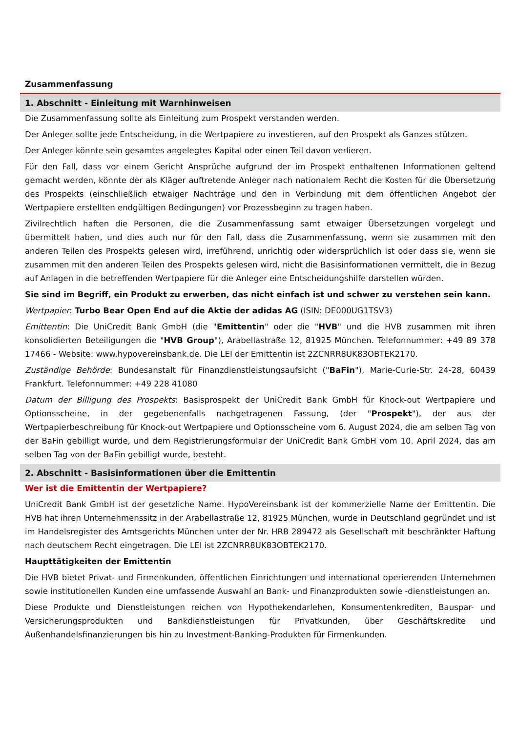Zusammenfassung
1. Abschnitt - Einleitung mit Warnhinweisen
Die Zusammenfassung sollte als Einleitung zum Prospekt verstanden werden.
Der Anleger sollte jede Entscheidung, in die Wertpapiere zu investieren, auf den Prospekt als Ganzes stützen.
Der Anleger könnte sein gesamtes angelegtes Kapital oder einen Teil davon verlieren.
Für den Fall, dass vor einem Gericht Ansprüche aufgrund der im Prospekt enthaltenen Informationen geltend gemacht werden, könnte der als Kläger auftretende Anleger nach nationalem Recht die Kosten für die Übersetzung des Prospekts (einschließlich etwaiger Nachträge und den in Verbindung mit dem öffentlichen Angebot der Wertpapiere erstellten endgültigen Bedingungen) vor Prozessbeginn zu tragen haben.
Zivilrechtlich haften die Personen, die die Zusammenfassung samt etwaiger Übersetzungen vorgelegt und übermittelt haben, und dies auch nur für den Fall, dass die Zusammenfassung, wenn sie zusammen mit den anderen Teilen des Prospekts gelesen wird, irreführend, unrichtig oder widersprüchlich ist oder dass sie, wenn sie zusammen mit den anderen Teilen des Prospekts gelesen wird, nicht die Basisinformationen vermittelt, die in Bezug auf Anlagen in die betreffenden Wertpapiere für die Anleger eine Entscheidungshilfe darstellen würden.
Sie sind im Begriff, ein Produkt zu erwerben, das nicht einfach ist und schwer zu verstehen sein kann.
Wertpapier: Turbo Bear Open End auf die Aktie der adidas AG (ISIN: DE000UG1TSV3)
Emittentin: Die UniCredit Bank GmbH (die "Emittentin" oder die "HVB" und die HVB zusammen mit ihren konsolidierten Beteiligungen die "HVB Group"), Arabellastraße 12, 81925 München. Telefonnummer: +49 89 378 17466 - Website: www.hypovereinsbank.de. Die LEI der Emittentin ist 2ZCNRR8UK83OBTEK2170.
Zuständige Behörde: Bundesanstalt für Finanzdienstleistungsaufsicht ("BaFin"), Marie-Curie-Str. 24-28, 60439 Frankfurt. Telefonnummer: +49 228 41080
Datum der Billigung des Prospekts: Basisprospekt der UniCredit Bank GmbH für Knock-out Wertpapiere und Optionsscheine, in der gegebenenfalls nachgetragenen Fassung, (der "Prospekt"), der aus der Wertpapierbeschreibung für Knock-out Wertpapiere und Optionsscheine vom 6. August 2024, die am selben Tag von der BaFin gebilligt wurde, und dem Registrierungsformular der UniCredit Bank GmbH vom 10. April 2024, das am selben Tag von der BaFin gebilligt wurde, besteht.
2. Abschnitt - Basisinformationen über die Emittentin
Wer ist die Emittentin der Wertpapiere?
UniCredit Bank GmbH ist der gesetzliche Name. HypoVereinsbank ist der kommerzielle Name der Emittentin. Die HVB hat ihren Unternehmenssitz in der Arabellastraße 12, 81925 München, wurde in Deutschland gegründet und ist im Handelsregister des Amtsgerichts München unter der Nr. HRB 289472 als Gesellschaft mit beschränkter Haftung nach deutschem Recht eingetragen. Die LEI ist 2ZCNRR8UK83OBTEK2170.
Haupttätigkeiten der Emittentin
Die HVB bietet Privat- und Firmenkunden, öffentlichen Einrichtungen und international operierenden Unternehmen sowie institutionellen Kunden eine umfassende Auswahl an Bank- und Finanzprodukten sowie -dienstleistungen an.
Diese Produkte und Dienstleistungen reichen von Hypothekendarlehen, Konsumentenkrediten, Bauspar- und Versicherungsprodukten und Bankdienstleistungen für Privatkunden, über Geschäftskredite und Außenhandelsfinanzierungen bis hin zu Investment-Banking-Produkten für Firmenkunden.